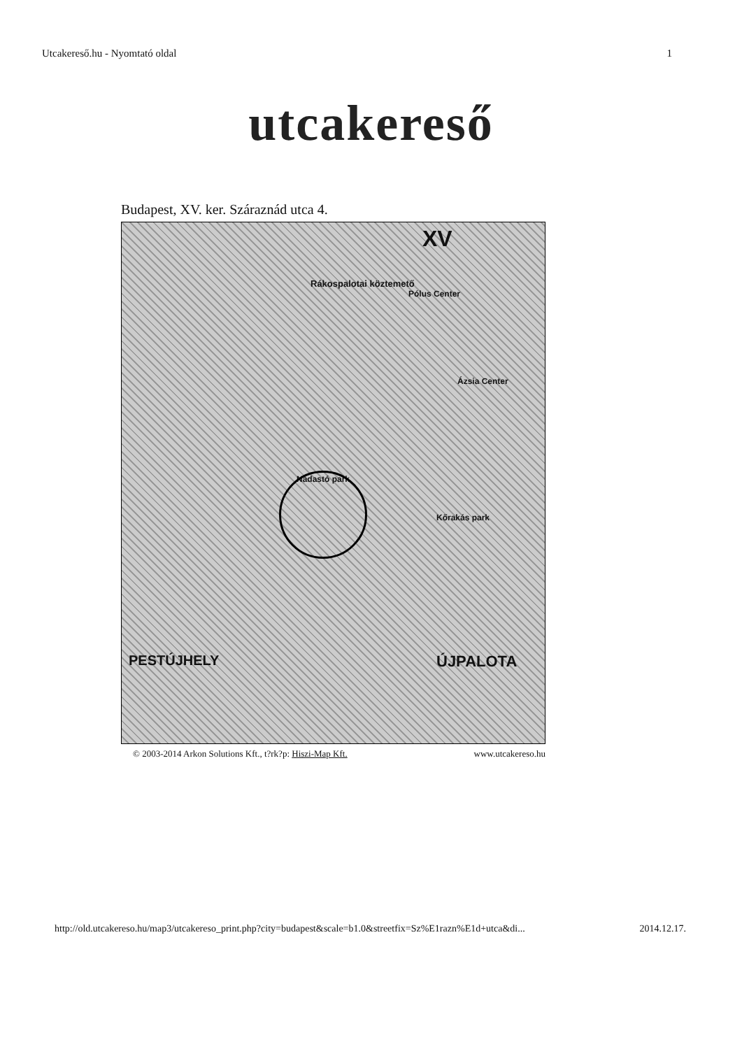Utcakereső.hu - Nyomtató oldal 1
utcakereső
Budapest, XV. ker. Száraznád utca 4.
XV
Rákospalotai köztemető
Pólus Center
Ázsia Center
Nádastó park
Kőrakás park
PESTÚJHELY ÚJPALOTA
© 2003-2014 Arkon Solutions Kft., t?rk?p: Hiszi-Map Kft. www.utcakereso.hu
http://old.utcakereso.hu/map3/utcakereso_print.php?city=budapest&scale=b1.0&streetfix=Sz%E1razn%E1d+utca&di... 2014.12.17.